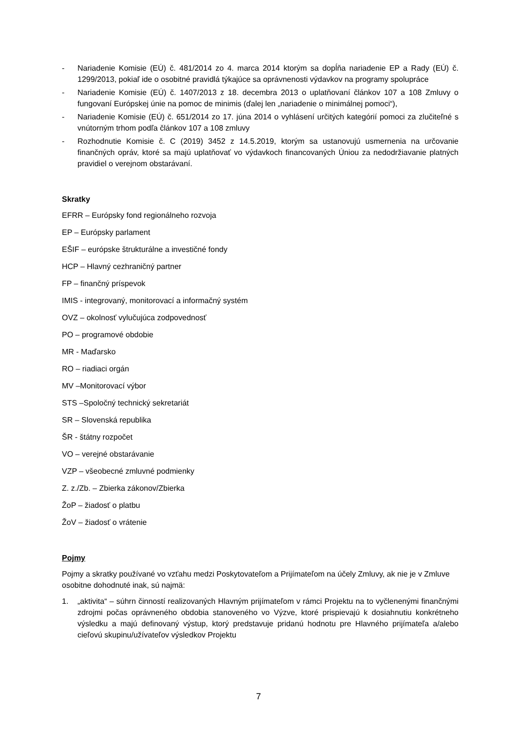- Nariadenie Komisie (EÚ) č. 481/2014 zo 4. marca 2014 ktorým sa dopĺňa nariadenie EP a Rady (EÚ) č. 1299/2013, pokiaľ ide o osobitné pravidlá týkajúce sa oprávnenosti výdavkov na programy spolupráce
- Nariadenie Komisie (EÚ) č. 1407/2013 z 18. decembra 2013 o uplatňovaní článkov 107 a 108 Zmluvy o fungovaní Európskej únie na pomoc de minimis (ďalej len „nariadenie o minimálnej pomoci“),
- Nariadenie Komisie (EÚ) č. 651/2014 zo 17. júna 2014 o vyhlásení určitých kategórií pomoci za zlučiteľné s vnútorným trhom podľa článkov 107 a 108 zmluvy
- Rozhodnutie Komisie č. C (2019) 3452 z 14.5.2019, ktorým sa ustanovujú usmernenia na určovanie finančných opráv, ktoré sa majú uplatňovať vo výdavkoch financovaných Úniou za nedodržiavanie platných pravidiel o verejnom obstarávaní.
Skratky
EFRR – Európsky fond regionálneho rozvoja
EP – Európsky parlament
EŠIF – európske štrukturálne a investičné fondy
HCP – Hlavný cezhraničný partner
FP – finančný príspevok
IMIS - integrovaný, monitorovací a informačný systém
OVZ – okolnosť vylučujúca zodpovednosť
PO – programové obdobie
MR - Maďarsko
RO – riadiaci orgán
MV –Monitorovací výbor
STS –Spoločný technický sekretariát
SR – Slovenská republika
ŠR - štátny rozpočet
VO – verejné obstarávanie
VZP – všeobecné zmluvné podmienky
Z. z./Zb. – Zbierka zákonov/Zbierka
ŽoP – žiadosť o platbu
ŽoV – žiadosť o vrátenie
Pojmy
Pojmy a skratky používané vo vzťahu medzi Poskytovateľom a Prijímateľom na účely Zmluvy, ak nie je v Zmluve osobitne dohodnuté inak, sú najmä:
1. „aktivita“ – súhrn činností realizovaných Hlavným prijímateľom v rámci Projektu na to vyčlenenými finančnými zdrojmi počas oprávneného obdobia stanoveného vo Výzve, ktoré prispievajú k dosiahnutiu konkrétneho výsledku a majú definovaný výstup, ktorý predstavuje pridanú hodnotu pre Hlavného prijímateľa a/alebo cieľovú skupinu/užívateľov výsledkov Projektu
7